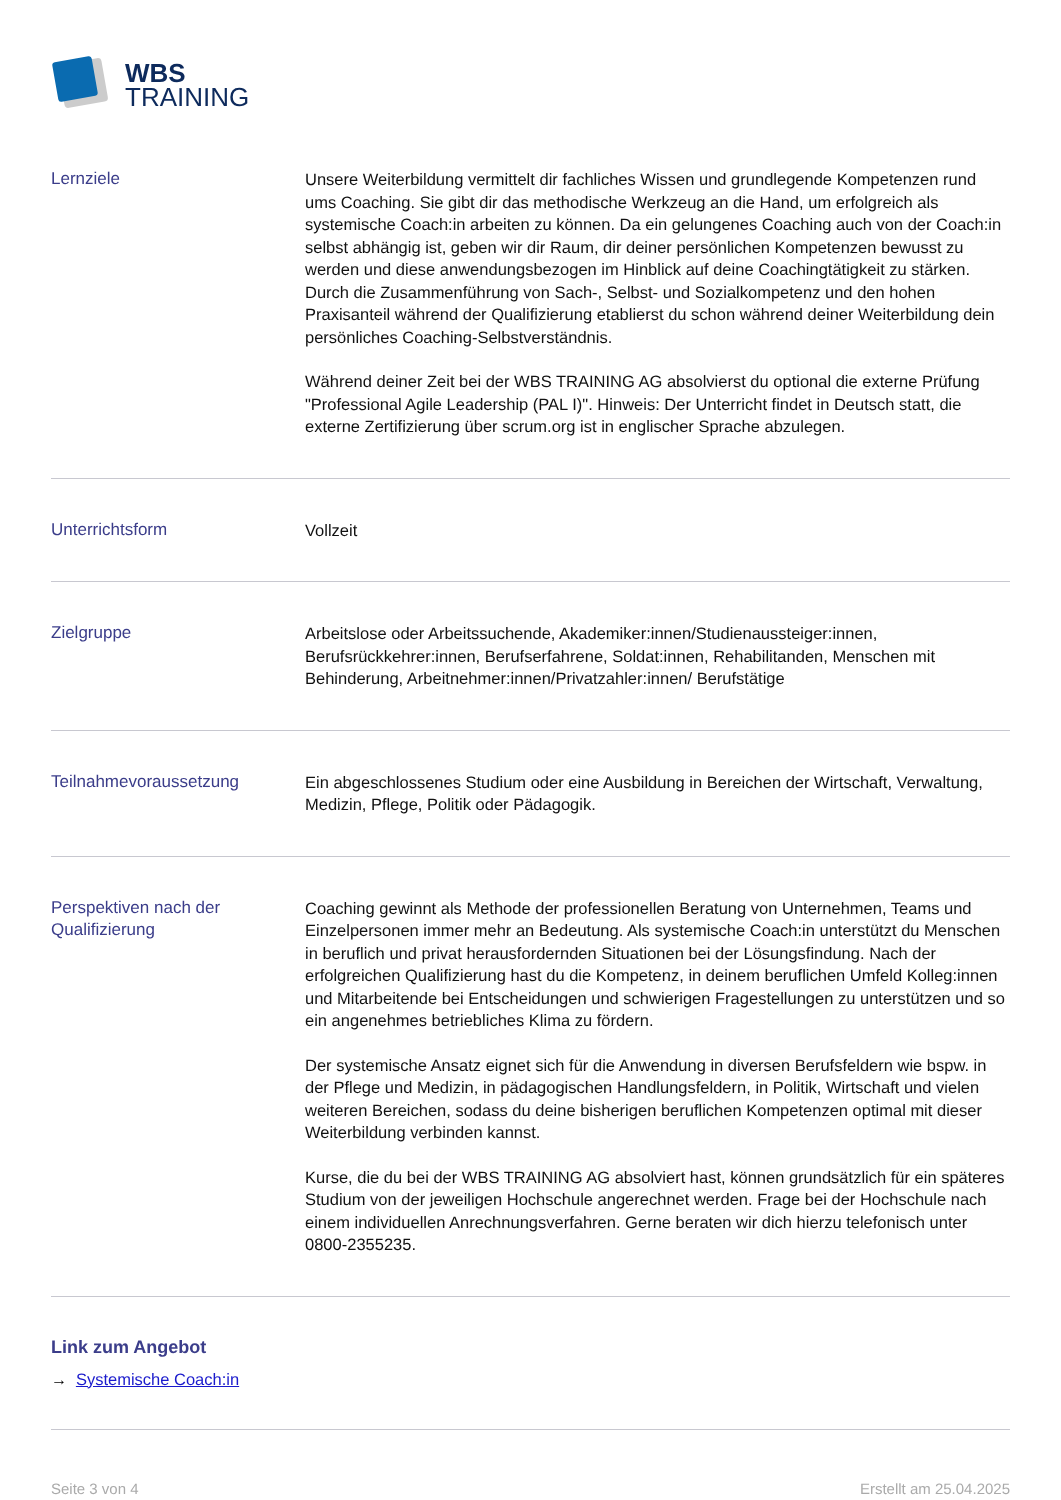WBS
TRAINING
Lernziele
Unsere Weiterbildung vermittelt dir fachliches Wissen und grundlegende Kompetenzen rund ums Coaching. Sie gibt dir das methodische Werkzeug an die Hand, um erfolgreich als systemische Coach:in arbeiten zu können. Da ein gelungenes Coaching auch von der Coach:in selbst abhängig ist, geben wir dir Raum, dir deiner persönlichen Kompetenzen bewusst zu werden und diese anwendungsbezogen im Hinblick auf deine Coachingtätigkeit zu stärken. Durch die Zusammenführung von Sach-, Selbst- und Sozialkompetenz und den hohen Praxisanteil während der Qualifizierung etablierst du schon während deiner Weiterbildung dein persönliches Coaching-Selbstverständnis.
Während deiner Zeit bei der WBS TRAINING AG absolvierst du optional die externe Prüfung "Professional Agile Leadership (PAL I)". Hinweis: Der Unterricht findet in Deutsch statt, die externe Zertifizierung über scrum.org ist in englischer Sprache abzulegen.
Unterrichtsform
Vollzeit
Zielgruppe
Arbeitslose oder Arbeitssuchende, Akademiker:innen/Studienaussteiger:innen, Berufsrückkehrer:innen, Berufserfahrene, Soldat:innen, Rehabilitanden, Menschen mit Behinderung, Arbeitnehmer:innen/Privatzahler:innen/ Berufstätige
Teilnahmevoraussetzung
Ein abgeschlossenes Studium oder eine Ausbildung in Bereichen der Wirtschaft, Verwaltung, Medizin, Pflege, Politik oder Pädagogik.
Perspektiven nach der Qualifizierung
Coaching gewinnt als Methode der professionellen Beratung von Unternehmen, Teams und Einzelpersonen immer mehr an Bedeutung. Als systemische Coach:in unterstützt du Menschen in beruflich und privat herausfordernden Situationen bei der Lösungsfindung. Nach der erfolgreichen Qualifizierung hast du die Kompetenz, in deinem beruflichen Umfeld Kolleg:innen und Mitarbeitende bei Entscheidungen und schwierigen Fragestellungen zu unterstützen und so ein angenehmes betriebliches Klima zu fördern.
Der systemische Ansatz eignet sich für die Anwendung in diversen Berufsfeldern wie bspw. in der Pflege und Medizin, in pädagogischen Handlungsfeldern, in Politik, Wirtschaft und vielen weiteren Bereichen, sodass du deine bisherigen beruflichen Kompetenzen optimal mit dieser Weiterbildung verbinden kannst.
Kurse, die du bei der WBS TRAINING AG absolviert hast, können grundsätzlich für ein späteres Studium von der jeweiligen Hochschule angerechnet werden. Frage bei der Hochschule nach einem individuellen Anrechnungsverfahren. Gerne beraten wir dich hierzu telefonisch unter 0800-2355235.
Link zum Angebot
→ Systemische Coach:in
Seite 3 von 4 Erstellt am 25.04.2025